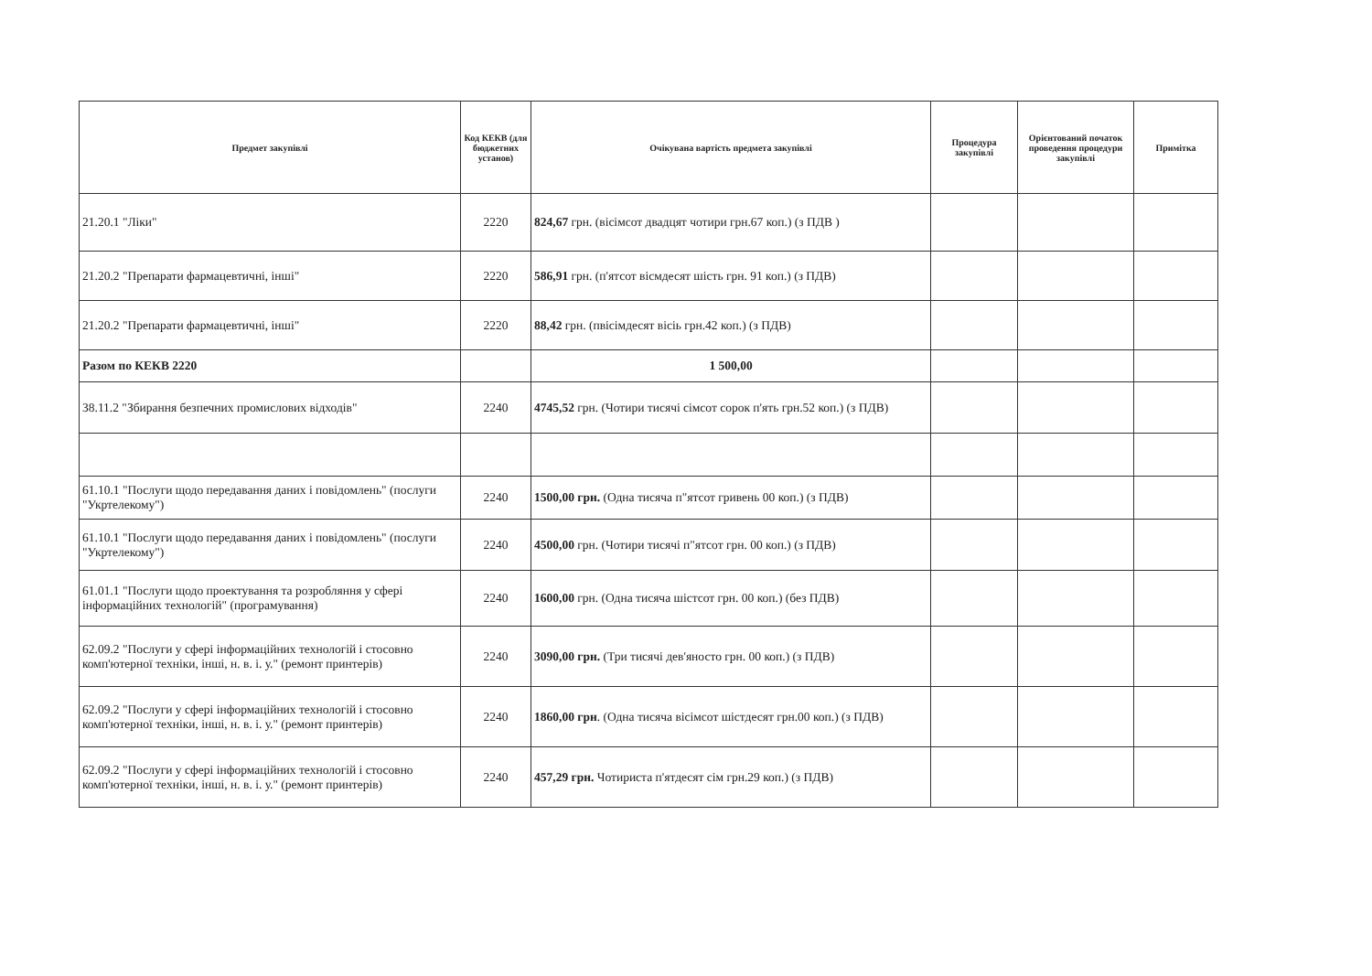| Предмет закупівлі | Код КЕКВ (для бюджетних установ) | Очікувана вартість предмета закупівлі | Процедура закупівлі | Орієнтований початок проведення процедури закупівлі | Примітка |
| --- | --- | --- | --- | --- | --- |
| 21.20.1 "Ліки" | 2220 | 824,67 грн. (вісімсот двадцят чотири грн.67 коп.) (з ПДВ ) | | | |
| 21.20.2 "Препарати фармацевтичні, інші" | 2220 | 586,91 грн. (п'ятсот вісмдесят шість грн. 91 коп.) (з ПДВ) | | | |
| 21.20.2 "Препарати фармацевтичні, інші" | 2220 | 88,42 грн. (пвісімдесят вісіь грн.42 коп.) (з ПДВ) | | | |
| Разом по КЕКВ 2220 | | 1 500,00 | | | |
| 38.11.2 "Збирання безпечних промислових відходів" | 2240 | 4745,52 грн. (Чотири тисячі сімсот сорок п'ять грн.52 коп.) (з ПДВ) | | | |
| 61.10.1 "Послуги щодо передавання даних і повідомлень" (послуги "Укртелекому") | 2240 | 1500,00 грн. (Одна тисяча п"ятсот гривень 00 коп.) (з ПДВ) | | | |
| 61.10.1 "Послуги щодо передавання даних і повідомлень" (послуги "Укртелекому") | 2240 | 4500,00 грн. (Чотири тисячі п"ятсот грн. 00 коп.) (з ПДВ) | | | |
| 61.01.1 "Послуги щодо проектування та розробляння у сфері інформаційних технологій" (програмування) | 2240 | 1600,00 грн. (Одна тисяча шістсот грн. 00 коп.) (без ПДВ) | | | |
| 62.09.2 "Послуги у сфері інформаційних технологій і стосовно комп'ютерної техніки, інші, н. в. і. у." (ремонт принтерів) | 2240 | 3090,00 грн. (Три тисячі дев'яносто грн. 00 коп.) (з ПДВ) | | | |
| 62.09.2 "Послуги у сфері інформаційних технологій і стосовно комп'ютерної техніки, інші, н. в. і. у." (ремонт принтерів) | 2240 | 1860,00 грн . (Одна тисяча вісімсот шістдесят грн.00 коп.) (з ПДВ) | | | |
| 62.09.2 "Послуги у сфері інформаційних технологій і стосовно комп'ютерної техніки, інші, н. в. і. у." (ремонт принтерів) | 2240 | 457,29 грн. Чотириста п'ятдесят сім грн.29 коп.) (з ПДВ) | | | |